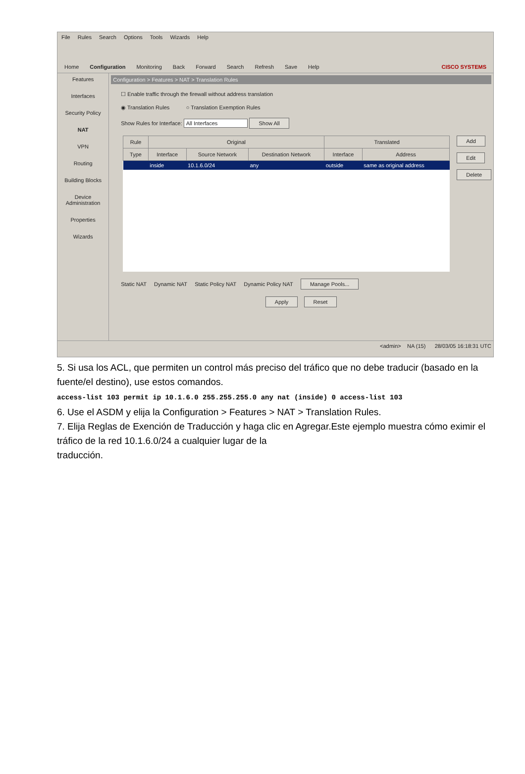File Rules Search Options Tools Wizards Help
Home Configuration Monitoring Back Forward Search Refresh Save Help CISCO SYSTEMS
Features
Interfaces
Security Policy
NAT
VPN
Routing
Building Blocks
Device Administration
Properties
Wizards
Configuration > Features > NAT > Translation Rules
☐ Enable traffic through the firewall without address translation
◉ Translation Rules ○ Translation Exemption Rules
Show Rules for Interface: All Interfaces Show All
| Rule | Original | | | Translated | |
| --- | --- | --- | --- | --- | --- |
| Type | Interface | Source Network | Destination Network | Interface | Address |
| | inside | 10.1.6.0/24 | any | outside | same as original address |
Add
Edit
Delete
Static NAT Dynamic NAT Static Policy NAT Dynamic Policy NAT Manage Pools...
Apply Reset
<admin> NA (15) 28/03/05 16:18:31 UTC
5. Si usa los ACL, que permiten un control más preciso del tráfico que no debe traducir (basado en la fuente/el destino), use estos comandos.
access-list 103 permit ip 10.1.6.0 255.255.255.0 any nat (inside) 0 access-list 103
6. Use el ASDM y elija la Configuration > Features > NAT > Translation Rules.
7. Elija Reglas de Exención de Traducción y haga clic en Agregar.Este ejemplo muestra cómo eximir el tráfico de la red 10.1.6.0/24 a cualquier lugar de la
traducción.